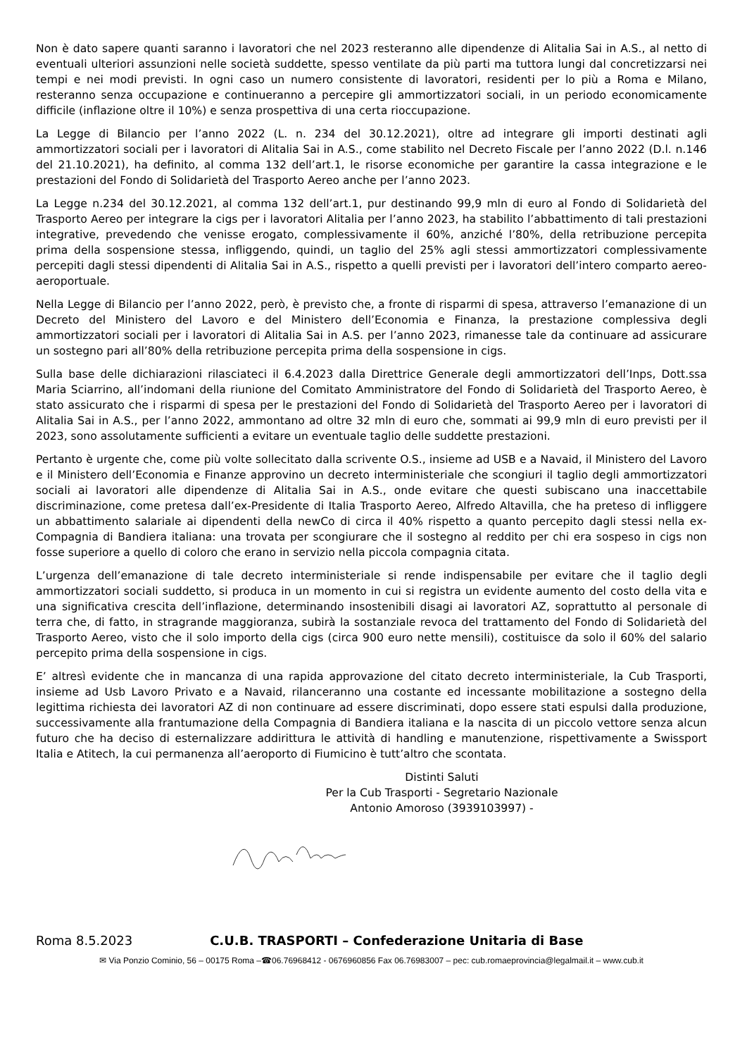Non è dato sapere quanti saranno i lavoratori che nel 2023 resteranno alle dipendenze di Alitalia Sai in A.S., al netto di eventuali ulteriori assunzioni nelle società suddette, spesso ventilate da più parti ma tuttora lungi dal concretizzarsi nei tempi e nei modi previsti. In ogni caso un numero consistente di lavoratori, residenti per lo più a Roma e Milano, resteranno senza occupazione e continueranno a percepire gli ammortizzatori sociali, in un periodo economicamente difficile (inflazione oltre il 10%) e senza prospettiva di una certa rioccupazione.
La Legge di Bilancio per l’anno 2022 (L. n. 234 del 30.12.2021), oltre ad integrare gli importi destinati agli ammortizzatori sociali per i lavoratori di Alitalia Sai in A.S., come stabilito nel Decreto Fiscale per l’anno 2022 (D.l. n.146 del 21.10.2021), ha definito, al comma 132 dell’art.1, le risorse economiche per garantire la cassa integrazione e le prestazioni del Fondo di Solidarietà del Trasporto Aereo anche per l’anno 2023.
La Legge n.234 del 30.12.2021, al comma 132 dell’art.1, pur destinando 99,9 mln di euro al Fondo di Solidarietà del Trasporto Aereo per integrare la cigs per i lavoratori Alitalia per l’anno 2023, ha stabilito l’abbattimento di tali prestazioni integrative, prevedendo che venisse erogato, complessivamente il 60%, anziché l’80%, della retribuzione percepita prima della sospensione stessa, infliggendo, quindi, un taglio del 25% agli stessi ammortizzatori complessivamente percepiti dagli stessi dipendenti di Alitalia Sai in A.S., rispetto a quelli previsti per i lavoratori dell’intero comparto aereo-aeroportuale.
Nella Legge di Bilancio per l’anno 2022, però, è previsto che, a fronte di risparmi di spesa, attraverso l’emanazione di un Decreto del Ministero del Lavoro e del Ministero dell’Economia e Finanza, la prestazione complessiva degli ammortizzatori sociali per i lavoratori di Alitalia Sai in A.S. per l’anno 2023, rimanesse tale da continuare ad assicurare un sostegno pari all’80% della retribuzione percepita prima della sospensione in cigs.
Sulla base delle dichiarazioni rilasciateci il 6.4.2023 dalla Direttrice Generale degli ammortizzatori dell’Inps, Dott.ssa Maria Sciarrino, all’indomani della riunione del Comitato Amministratore del Fondo di Solidarietà del Trasporto Aereo, è stato assicurato che i risparmi di spesa per le prestazioni del Fondo di Solidarietà del Trasporto Aereo per i lavoratori di Alitalia Sai in A.S., per l’anno 2022, ammontano ad oltre 32 mln di euro che, sommati ai 99,9 mln di euro previsti per il 2023, sono assolutamente sufficienti a evitare un eventuale taglio delle suddette prestazioni.
Pertanto è urgente che, come più volte sollecitato dalla scrivente O.S., insieme ad USB e a Navaid, il Ministero del Lavoro e il Ministero dell’Economia e Finanze approvino un decreto interministeriale che scongiuri il taglio degli ammortizzatori sociali ai lavoratori alle dipendenze di Alitalia Sai in A.S., onde evitare che questi subiscano una inaccettabile discriminazione, come pretesa dall’ex-Presidente di Italia Trasporto Aereo, Alfredo Altavilla, che ha preteso di infliggere un abbattimento salariale ai dipendenti della newCo di circa il 40% rispetto a quanto percepito dagli stessi nella ex-Compagnia di Bandiera italiana: una trovata per scongiurare che il sostegno al reddito per chi era sospeso in cigs non fosse superiore a quello di coloro che erano in servizio nella piccola compagnia citata.
L’urgenza dell’emanazione di tale decreto interministeriale si rende indispensabile per evitare che il taglio degli ammortizzatori sociali suddetto, si produca in un momento in cui si registra un evidente aumento del costo della vita e una significativa crescita dell’inflazione, determinando insostenibili disagi ai lavoratori AZ, soprattutto al personale di terra che, di fatto, in stragrande maggioranza, subirà la sostanziale revoca del trattamento del Fondo di Solidarietà del Trasporto Aereo, visto che il solo importo della cigs (circa 900 euro nette mensili), costituisce da solo il 60% del salario percepito prima della sospensione in cigs.
E’ altresì evidente che in mancanza di una rapida approvazione del citato decreto interministeriale, la Cub Trasporti, insieme ad Usb Lavoro Privato e a Navaid, rilanceranno una costante ed incessante mobilitazione a sostegno della legittima richiesta dei lavoratori AZ di non continuare ad essere discriminati, dopo essere stati espulsi dalla produzione, successivamente alla frantumazione della Compagnia di Bandiera italiana e la nascita di un piccolo vettore senza alcun futuro che ha deciso di esternalizzare addirittura le attività di handling e manutenzione, rispettivamente a Swissport Italia e Atitech, la cui permanenza all’aeroporto di Fiumicino è tutt’altro che scontata.
Distinti Saluti
Per la Cub Trasporti - Segretario Nazionale
Antonio Amoroso (3939103997) -
Roma 8.5.2023 C.U.B. TRASPORTI – Confederazione Unitaria di Base
✉ Via Ponzio Cominio, 56 – 00175 Roma –☎06.76968412 - 0676960856 Fax 06.76983007 – pec: cub.romaeprovincia@legalmail.it – www.cub.it